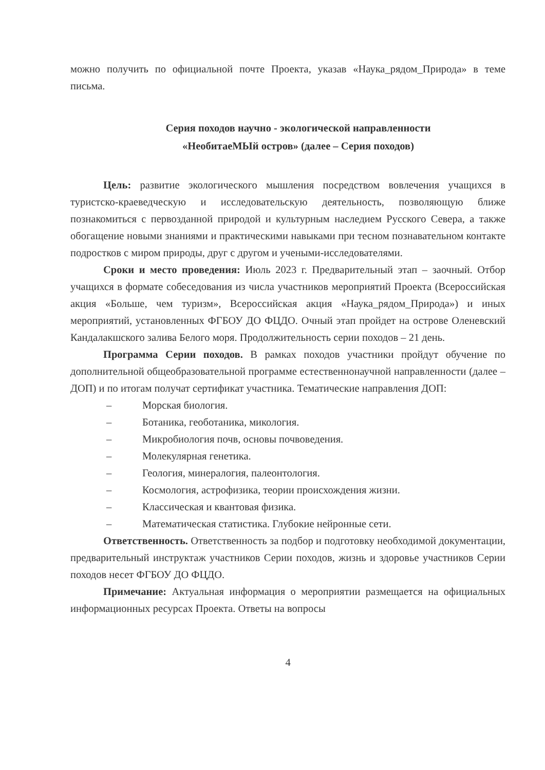можно получить по официальной почте Проекта, указав «Наука_рядом_Природа» в теме письма.
Серия походов научно - экологической направленности
«НеобитаеМЫй остров» (далее – Серия походов)
Цель: развитие экологического мышления посредством вовлечения учащихся в туристско-краеведческую и исследовательскую деятельность, позволяющую ближе познакомиться с первозданной природой и культурным наследием Русского Севера, а также обогащение новыми знаниями и практическими навыками при тесном познавательном контакте подростков с миром природы, друг с другом и учеными-исследователями.
Сроки и место проведения: Июль 2023 г. Предварительный этап – заочный. Отбор учащихся в формате собеседования из числа участников мероприятий Проекта (Всероссийская акция «Больше, чем туризм», Всероссийская акция «Наука_рядом_Природа») и иных мероприятий, установленных ФГБОУ ДО ФЦДО. Очный этап пройдет на острове Оленевский Кандалакшского залива Белого моря. Продолжительность серии походов – 21 день.
Программа Серии походов. В рамках походов участники пройдут обучение по дополнительной общеобразовательной программе естественнонаучной направленности (далее – ДОП) и по итогам получат сертификат участника. Тематические направления ДОП:
– Морская биология.
– Ботаника, геоботаника, микология.
– Микробиология почв, основы почвоведения.
– Молекулярная генетика.
– Геология, минералогия, палеонтология.
– Космология, астрофизика, теории происхождения жизни.
– Классическая и квантовая физика.
– Математическая статистика. Глубокие нейронные сети.
Ответственность. Ответственность за подбор и подготовку необходимой документации, предварительный инструктаж участников Серии походов, жизнь и здоровье участников Серии походов несет ФГБОУ ДО ФЦДО.
Примечание: Актуальная информация о мероприятии размещается на официальных информационных ресурсах Проекта. Ответы на вопросы
4